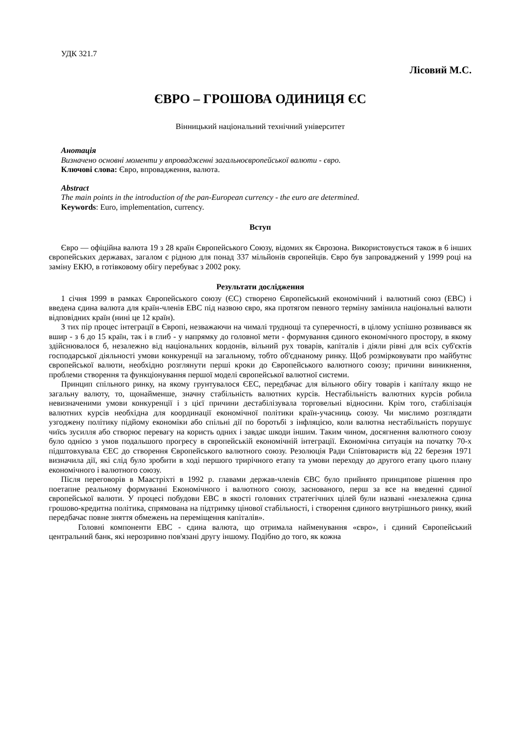УДК 321.7
Лісовий М.С.
ЄВРО – ГРОШОВА ОДИНИЦЯ ЄС
Вінницький національний технічний університет
Анотація
Визначено основні моменти у впровадженні загальноєвропейської валюти - євро.
Ключові слова: Євро, впровадження, валюта.
Abstract
The main points in the introduction of the pan-European currency - the euro are determined.
Keywords: Euro, implementation, currency.
Вступ
Євро — офіційна валюта 19 з 28 країн Європейського Союзу, відомих як Єврозона. Використовується також в 6 інших європейських державах, загалом є рідною для понад 337 мільйонів європейців. Євро був запроваджений у 1999 році на заміну ЕКЮ, в готівковому обігу перебуває з 2002 року.
Результати дослідження
1 січня 1999 в рамках Європейського союзу (ЄС) створено Європейський економічний і валютний союз (ЕВС) і введена єдина валюта для країн-членів ЕВС під назвою євро, яка протягом певного терміну замінила національні валюти відповідних країн (нині це 12 країн).
З тих пір процес інтеграції в Європі, незважаючи на чималі труднощі та суперечності, в цілому успішно розвивався як вшир - з 6 до 15 країн, так і в глиб - у напрямку до головної мети - формування єдиного економічного простору, в якому здійснювалося б, незалежно від національних кордонів, вільний рух товарів, капіталів і діяли рівні для всіх суб'єктів господарської діяльності умови конкуренції на загальному, тобто об'єднаному ринку. Щоб розмірковувати про майбутнє європейської валюти, необхідно розглянути перші кроки до Європейського валютного союзу; причини виникнення, проблеми створення та функціонування першої моделі європейської валютної системи.
Принцип спільного ринку, на якому грунтувалося ЄЕС, передбачає для вільного обігу товарів і капіталу якщо не загальну валюту, то, щонайменше, значну стабільність валютних курсів. Нестабільність валютних курсів робила невизначеними умови конкуренції і з цієї причини дестабілізувала торговельні відносини. Крім того, стабілізація валютних курсів необхідна для координації економічної політики країн-учасниць союзу. Чи мислимо розглядати узгоджену політику підйому економіки або спільні дії по боротьбі з інфляцією, коли валютна нестабільність порушує чиїсь зусилля або створює перевагу на користь одних і завдає шкоди іншим. Таким чином, досягнення валютного союзу було однією з умов подальшого прогресу в європейській економічній інтеграції. Економічна ситуація на початку 70-х підштовхувала ЄЕС до створення Європейського валютного союзу. Резолюція Ради Співтовариств від 22 березня 1971 визначила дії, які слід було зробити в ході першого трирічного етапу та умови переходу до другого етапу цього плану економічного і валютного союзу.
Після переговорів в Маастріхті в 1992 р. главами держав-членів ЄВС було прийнято принципове рішення про поетапне реальному формуванні Економічного і валютного союзу, заснованого, перш за все на введенні єдиної європейської валюти. У процесі побудови ЕВС в якості головних стратегічних цілей були названі «незалежна єдина грошово-кредитна політика, спрямована на підтримку цінової стабільності, і створення єдиного внутрішнього ринку, який передбачає повне зняття обмежень на переміщення капіталів».
Головні компоненти ЕВС - єдина валюта, що отримала найменування «євро», і єдиний Європейський центральний банк, які нерозривно пов'язані другу іншому. Подібно до того, як кожна